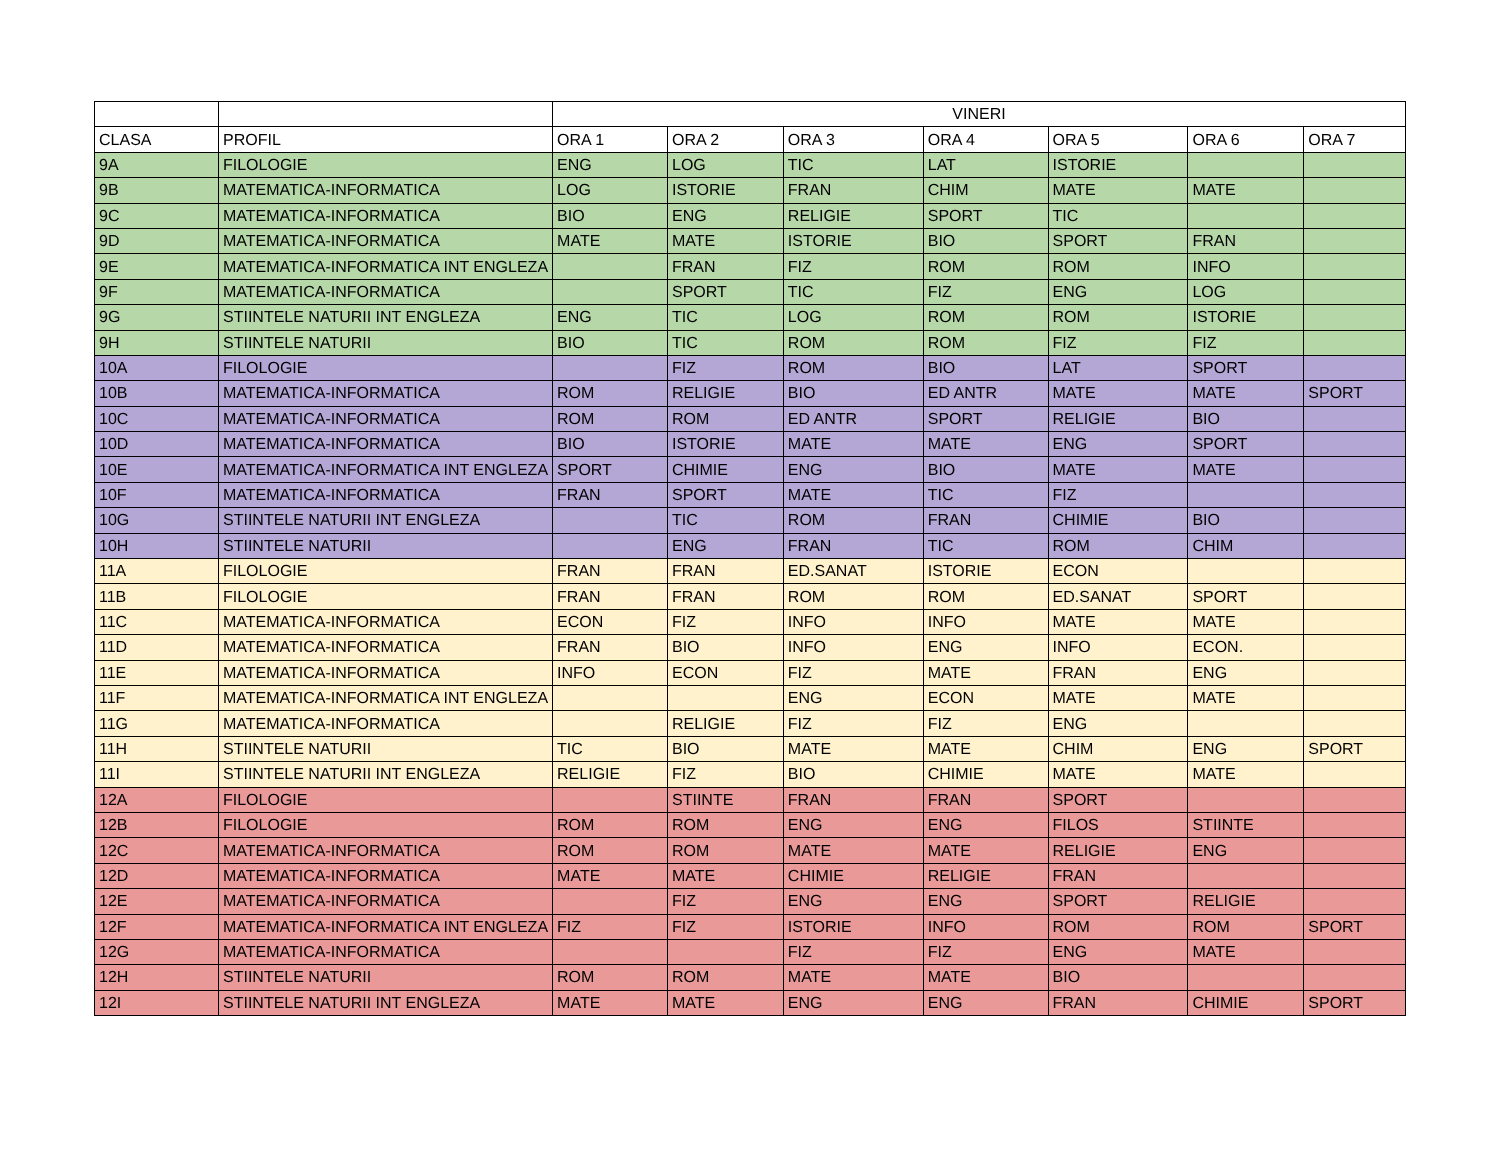| | | VINERI | | | | | | |
| --- | --- | --- | --- | --- | --- | --- | --- | --- |
| CLASA | PROFIL | ORA 1 | ORA 2 | ORA 3 | ORA 4 | ORA 5 | ORA 6 | ORA 7 |
| 9A | FILOLOGIE | ENG | LOG | TIC | LAT | ISTORIE | | |
| 9B | MATEMATICA-INFORMATICA | LOG | ISTORIE | FRAN | CHIM | MATE | MATE | |
| 9C | MATEMATICA-INFORMATICA | BIO | ENG | RELIGIE | SPORT | TIC | | |
| 9D | MATEMATICA-INFORMATICA | MATE | MATE | ISTORIE | BIO | SPORT | FRAN | |
| 9E | MATEMATICA-INFORMATICA INT ENGLEZA | | FRAN | FIZ | ROM | ROM | INFO | |
| 9F | MATEMATICA-INFORMATICA | | SPORT | TIC | FIZ | ENG | LOG | |
| 9G | STIINTELE NATURII INT ENGLEZA | ENG | TIC | LOG | ROM | ROM | ISTORIE | |
| 9H | STIINTELE NATURII | BIO | TIC | ROM | ROM | FIZ | FIZ | |
| 10A | FILOLOGIE | | FIZ | ROM | BIO | LAT | SPORT | |
| 10B | MATEMATICA-INFORMATICA | ROM | RELIGIE | BIO | ED ANTR | MATE | MATE | SPORT |
| 10C | MATEMATICA-INFORMATICA | ROM | ROM | ED ANTR | SPORT | RELIGIE | BIO | |
| 10D | MATEMATICA-INFORMATICA | BIO | ISTORIE | MATE | MATE | ENG | SPORT | |
| 10E | MATEMATICA-INFORMATICA INT ENGLEZA | SPORT | CHIMIE | ENG | BIO | MATE | MATE | |
| 10F | MATEMATICA-INFORMATICA | FRAN | SPORT | MATE | TIC | FIZ | | |
| 10G | STIINTELE NATURII INT ENGLEZA | | TIC | ROM | FRAN | CHIMIE | BIO | |
| 10H | STIINTELE NATURII | | ENG | FRAN | TIC | ROM | CHIM | |
| 11A | FILOLOGIE | FRAN | FRAN | ED.SANAT | ISTORIE | ECON | | |
| 11B | FILOLOGIE | FRAN | FRAN | ROM | ROM | ED.SANAT | SPORT | |
| 11C | MATEMATICA-INFORMATICA | ECON | FIZ | INFO | INFO | MATE | MATE | |
| 11D | MATEMATICA-INFORMATICA | FRAN | BIO | INFO | ENG | INFO | ECON. | |
| 11E | MATEMATICA-INFORMATICA | INFO | ECON | FIZ | MATE | FRAN | ENG | |
| 11F | MATEMATICA-INFORMATICA INT ENGLEZA | | | ENG | ECON | MATE | MATE | |
| 11G | MATEMATICA-INFORMATICA | | RELIGIE | FIZ | FIZ | ENG | | |
| 11H | STIINTELE NATURII | TIC | BIO | MATE | MATE | CHIM | ENG | SPORT |
| 11I | STIINTELE NATURII INT ENGLEZA | RELIGIE | FIZ | BIO | CHIMIE | MATE | MATE | |
| 12A | FILOLOGIE | | STIINTE | FRAN | FRAN | SPORT | | |
| 12B | FILOLOGIE | ROM | ROM | ENG | ENG | FILOS | STIINTE | |
| 12C | MATEMATICA-INFORMATICA | ROM | ROM | MATE | MATE | RELIGIE | ENG | |
| 12D | MATEMATICA-INFORMATICA | MATE | MATE | CHIMIE | RELIGIE | FRAN | | |
| 12E | MATEMATICA-INFORMATICA | | FIZ | ENG | ENG | SPORT | RELIGIE | |
| 12F | MATEMATICA-INFORMATICA INT ENGLEZA | FIZ | FIZ | ISTORIE | INFO | ROM | ROM | SPORT |
| 12G | MATEMATICA-INFORMATICA | | | FIZ | FIZ | ENG | MATE | |
| 12H | STIINTELE NATURII | ROM | ROM | MATE | MATE | BIO | | |
| 12I | STIINTELE NATURII INT ENGLEZA | MATE | MATE | ENG | ENG | FRAN | CHIMIE | SPORT |